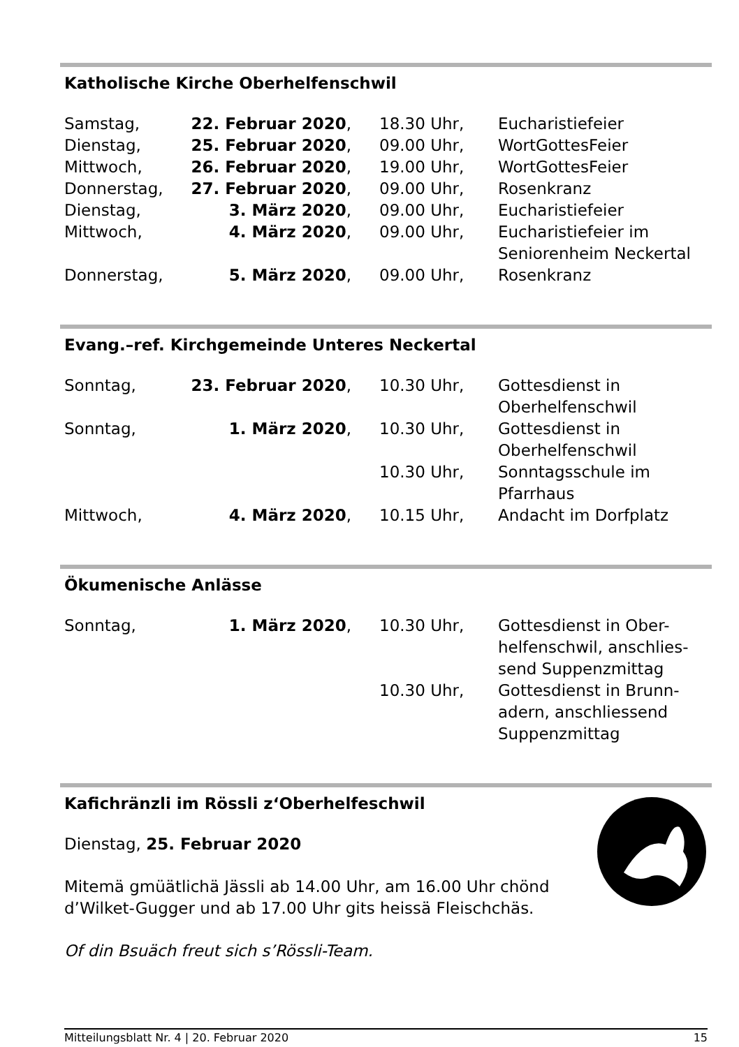Katholische Kirche Oberhelfenschwil
| Samstag, | 22. Februar 2020 , | 18.30 Uhr, | Eucharistiefeier |
| Dienstag, | 25. Februar 2020 , | 09.00 Uhr, | WortGottesFeier |
| Mittwoch, | 26. Februar 2020 , | 19.00 Uhr, | WortGottesFeier |
| Donnerstag, | 27. Februar 2020 , | 09.00 Uhr, | Rosenkranz |
| Dienstag, | 3. März 2020 , | 09.00 Uhr, | Eucharistiefeier |
| Mittwoch, | 4. März 2020 , | 09.00 Uhr, | Eucharistiefeier im Seniorenheim Neckertal |
| Donnerstag, | 5. März 2020 , | 09.00 Uhr, | Rosenkranz |
Evang.–ref. Kirchgemeinde Unteres Neckertal
| Sonntag, | 23. Februar 2020 , | 10.30 Uhr, | Gottesdienst in Oberhelfenschwil |
| Sonntag, | 1. März 2020 , | 10.30 Uhr, | Gottesdienst in Oberhelfenschwil |
| | | 10.30 Uhr, | Sonntagsschule im Pfarrhaus |
| Mittwoch, | 4. März 2020 , | 10.15 Uhr, | Andacht im Dorfplatz |
Ökumenische Anlässe
| Sonntag, | 1. März 2020 , | 10.30 Uhr, | Gottesdienst in Ober- helfenschwil, anschlies- send Suppenzmittag |
| | | 10.30 Uhr, | Gottesdienst in Brunn- adern, anschliessend Suppenzmittag |
Kafichränzli im Rössli z‘Oberhelfeschwil
Dienstag, 25. Februar 2020
Mitemä gmüätlichä Jässli ab 14.00 Uhr, am 16.00 Uhr chönd d’Wilket-Gugger und ab 17.00 Uhr gits heissä Fleischchäs.
Of din Bsuäch freut sich s’Rössli-Team.
Mitteilungsblatt Nr. 4 | 20. Februar 2020 15